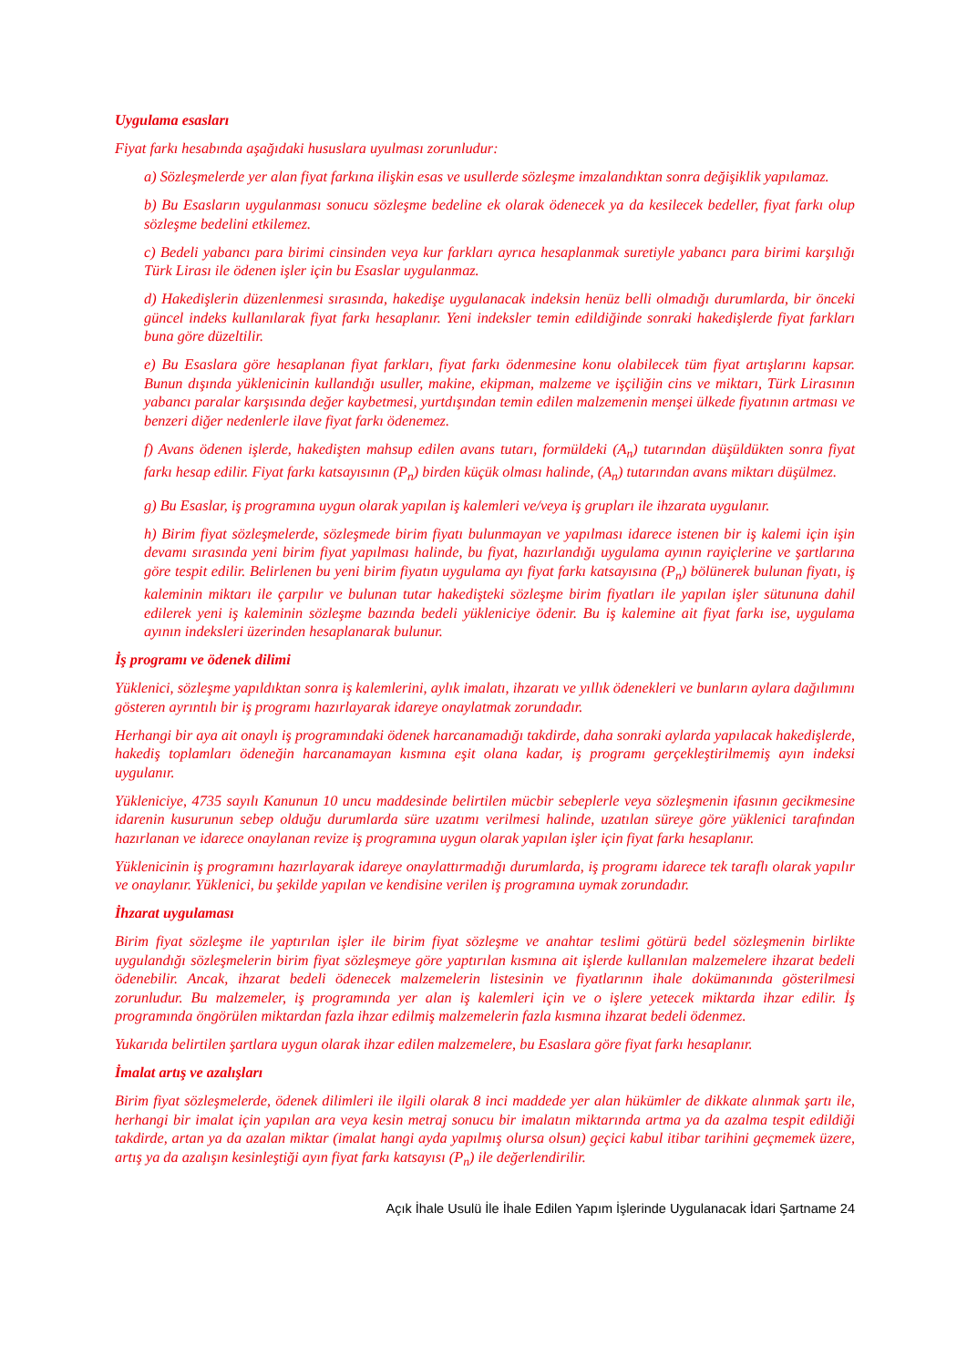Uygulama esasları
Fiyat farkı hesabında aşağıdaki hususlara uyulması zorunludur:
a) Sözleşmelerde yer alan fiyat farkına ilişkin esas ve usullerde sözleşme imzalandıktan sonra değişiklik yapılamaz.
b) Bu Esasların uygulanması sonucu sözleşme bedeline ek olarak ödenecek ya da kesilecek bedeller, fiyat farkı olup sözleşme bedelini etkilemez.
c) Bedeli yabancı para birimi cinsinden veya kur farkları ayrıca hesaplanmak suretiyle yabancı para birimi karşılığı Türk Lirası ile ödenen işler için bu Esaslar uygulanmaz.
d) Hakedişlerin düzenlenmesi sırasında, hakedişe uygulanacak indeksin henüz belli olmadığı durumlarda, bir önceki güncel indeks kullanılarak fiyat farkı hesaplanır. Yeni indeksler temin edildiğinde sonraki hakedişlerde fiyat farkları buna göre düzeltilir.
e) Bu Esaslara göre hesaplanan fiyat farkları, fiyat farkı ödenmesine konu olabilecek tüm fiyat artışlarını kapsar. Bunun dışında yüklenicinin kullandığı usuller, makine, ekipman, malzeme ve işçiliğin cins ve miktarı, Türk Lirasının yabancı paralar karşısında değer kaybetmesi, yurtdışından temin edilen malzemenin menşei ülkede fiyatının artması ve benzeri diğer nedenlerle ilave fiyat farkı ödenemez.
f) Avans ödenen işlerde, hakedişten mahsup edilen avans tutarı, formüldeki (A<sub>n</sub>) tutarından düşüldükten sonra fiyat farkı hesap edilir. Fiyat farkı katsayısının (P<sub>n</sub>) birden küçük olması halinde, (A<sub>n</sub>) tutarından avans miktarı düşülmez.
g) Bu Esaslar, iş programına uygun olarak yapılan iş kalemleri ve/veya iş grupları ile ihzarata uygulanır.
h) Birim fiyat sözleşmelerde, sözleşmede birim fiyatı bulunmayan ve yapılması idarece istenen bir iş kalemi için işin devamı sırasında yeni birim fiyat yapılması halinde, bu fiyat, hazırlandığı uygulama ayının rayiçlerine ve şartlarına göre tespit edilir. Belirlenen bu yeni birim fiyatın uygulama ayı fiyat farkı katsayısına (P<sub>n</sub>) bölünerek bulunan fiyatı, iş kaleminin miktarı ile çarpılır ve bulunan tutar hakedişteki sözleşme birim fiyatları ile yapılan işler sütununa dahil edilerek yeni iş kaleminin sözleşme bazında bedeli yükleniciye ödenir. Bu iş kalemine ait fiyat farkı ise, uygulama ayının indeksleri üzerinden hesaplanarak bulunur.
İş programı ve ödenek dilimi
Yüklenici, sözleşme yapıldıktan sonra iş kalemlerini, aylık imalatı, ihzaratı ve yıllık ödenekleri ve bunların aylara dağılımını gösteren ayrıntılı bir iş programı hazırlayarak idareye onaylatmak zorundadır.
Herhangi bir aya ait onaylı iş programındaki ödenek harcanamadığı takdirde, daha sonraki aylarda yapılacak hakedişlerde, hakediş toplamları ödeneğin harcanamayan kısmına eşit olana kadar, iş programı gerçekleştirilmemiş ayın indeksi uygulanır.
Yükleniciye, 4735 sayılı Kanunun 10 uncu maddesinde belirtilen mücbir sebeplerle veya sözleşmenin ifasının gecikmesine idarenin kusurunun sebep olduğu durumlarda süre uzatımı verilmesi halinde, uzatılan süreye göre yüklenici tarafından hazırlanan ve idarece onaylanan revize iş programına uygun olarak yapılan işler için fiyat farkı hesaplanır.
Yüklenicinin iş programını hazırlayarak idareye onaylattırmadığı durumlarda, iş programı idarece tek taraflı olarak yapılır ve onaylanır. Yüklenici, bu şekilde yapılan ve kendisine verilen iş programına uymak zorundadır.
İhzarat uygulaması
Birim fiyat sözleşme ile yaptırılan işler ile birim fiyat sözleşme ve anahtar teslimi götürü bedel sözleşmenin birlikte uygulandığı sözleşmelerin birim fiyat sözleşmeye göre yaptırılan kısmına ait işlerde kullanılan malzemelere ihzarat bedeli ödenebilir. Ancak, ihzarat bedeli ödenecek malzemelerin listesinin ve fiyatlarının ihale dokümanında gösterilmesi zorunludur. Bu malzemeler, iş programında yer alan iş kalemleri için ve o işlere yetecek miktarda ihzar edilir. İş programında öngörülen miktardan fazla ihzar edilmiş malzemelerin fazla kısmına ihzarat bedeli ödenmez.
Yukarıda belirtilen şartlara uygun olarak ihzar edilen malzemelere, bu Esaslara göre fiyat farkı hesaplanır.
İmalat artış ve azalışları
Birim fiyat sözleşmelerde, ödenek dilimleri ile ilgili olarak 8 inci maddede yer alan hükümler de dikkate alınmak şartı ile, herhangi bir imalat için yapılan ara veya kesin metraj sonucu bir imalatın miktarında artma ya da azalma tespit edildiği takdirde, artan ya da azalan miktar (imalat hangi ayda yapılmış olursa olsun) geçici kabul itibar tarihini geçmemek üzere, artış ya da azalışın kesinleştiği ayın fiyat farkı katsayısı (P<sub>n</sub>) ile değerlendirilir.
Açık İhale Usulü İle İhale Edilen Yapım İşlerinde Uygulanacak İdari Şartname 24